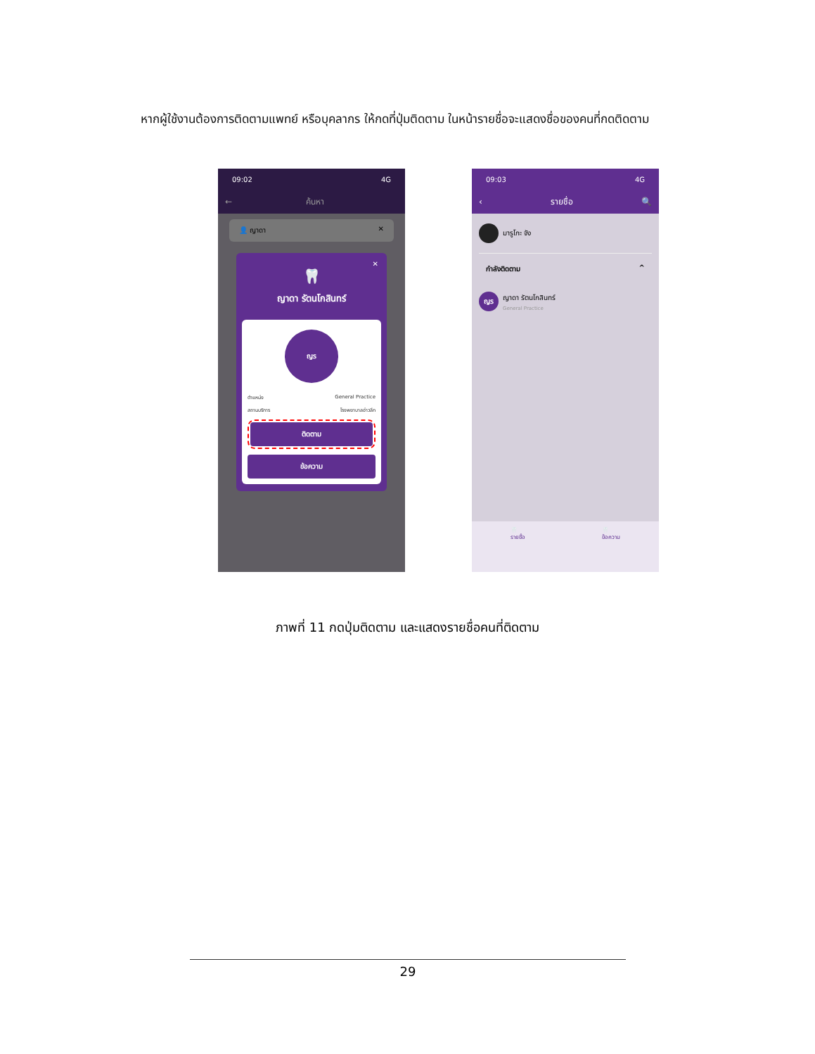หากผู้ใช้งานต้องการติดตามแพทย์ หรือบุคลากร ให้กดที่ปุ่มติดตาม ในหน้ารายชื่อจะแสดงชื่อของคนที่กดติดตาม
09:02 4G
← ค้นหา
👤 ญาดา ✕
✕
🦷
ญาดา รัตนโกสินทร์
ญร
ตำแหน่ง General Practice
สถานบริการ โรงพยาบาลอ่าวลึก
ติดตาม
ข้อความ
09:03 4G
‹ รายชื่อ 🔍
มารูโกะ จัง
กำลังติดตาม ^
ญร
ญาดา รัตนโกสินทร์
General Practice
🦷
รายชื่อ 🦷
ข้อความ
ภาพที่ 11 กดปุ่มติดตาม และแสดงรายชื่อคนที่ติดตาม
29